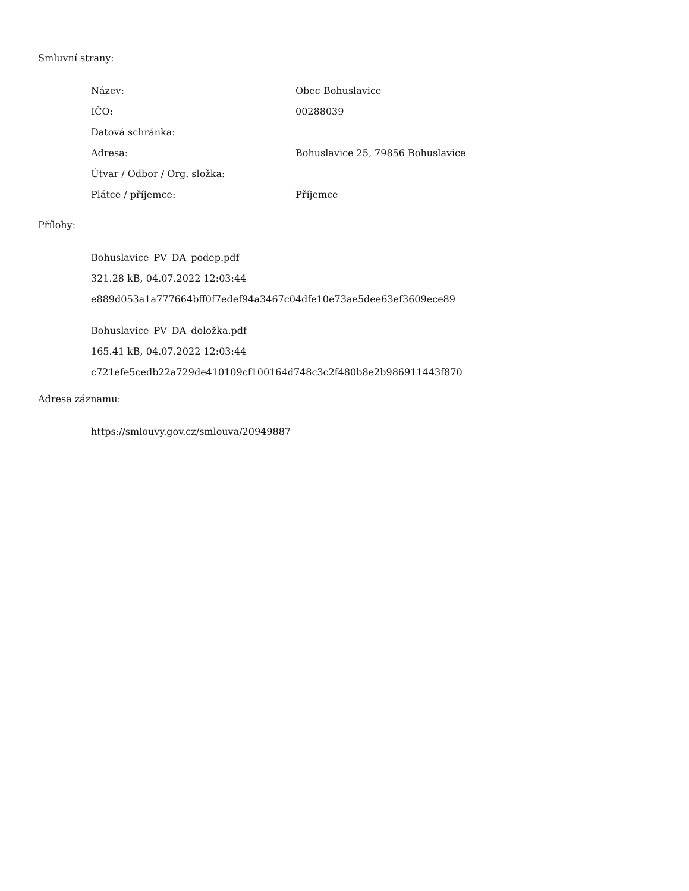Smluvní strany:
| Název: | Obec Bohuslavice |
| IČO: | 00288039 |
| Datová schránka: | |
| Adresa: | Bohuslavice 25, 79856 Bohuslavice |
| Útvar / Odbor / Org. složka: | |
| Plátce / příjemce: | Příjemce |
Přílohy:
Bohuslavice_PV_DA_podep.pdf
321.28 kB, 04.07.2022 12:03:44
e889d053a1a777664bff0f7edef94a3467c04dfe10e73ae5dee63ef3609ece89
Bohuslavice_PV_DA_doložka.pdf
165.41 kB, 04.07.2022 12:03:44
c721efe5cedb22a729de410109cf100164d748c3c2f480b8e2b986911443f870
Adresa záznamu:
https://smlouvy.gov.cz/smlouva/20949887